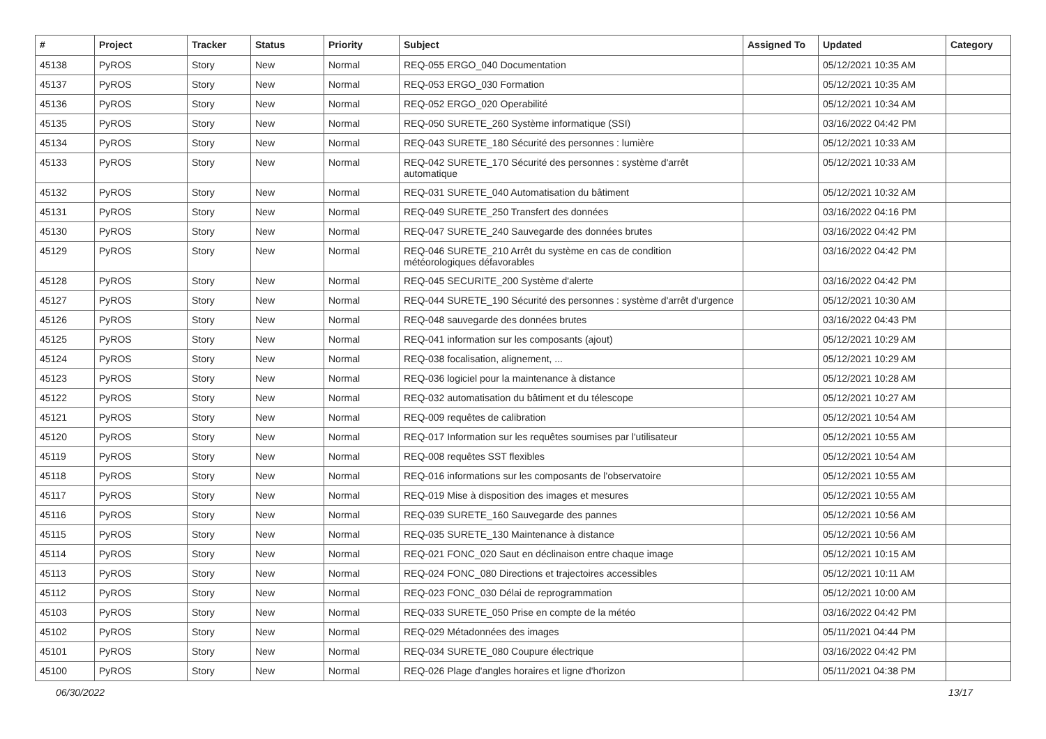| # | Project | Tracker | Status | Priority | Subject | Assigned To | Updated | Category |
| --- | --- | --- | --- | --- | --- | --- | --- | --- |
| 45138 | PyROS | Story | New | Normal | REQ-055 ERGO_040 Documentation | | 05/12/2021 10:35 AM | |
| 45137 | PyROS | Story | New | Normal | REQ-053 ERGO_030 Formation | | 05/12/2021 10:35 AM | |
| 45136 | PyROS | Story | New | Normal | REQ-052 ERGO_020 Operabilité | | 05/12/2021 10:34 AM | |
| 45135 | PyROS | Story | New | Normal | REQ-050 SURETE_260 Système informatique (SSI) | | 03/16/2022 04:42 PM | |
| 45134 | PyROS | Story | New | Normal | REQ-043 SURETE_180 Sécurité des personnes : lumière | | 05/12/2021 10:33 AM | |
| 45133 | PyROS | Story | New | Normal | REQ-042 SURETE_170 Sécurité des personnes : système d'arrêt automatique | | 05/12/2021 10:33 AM | |
| 45132 | PyROS | Story | New | Normal | REQ-031 SURETE_040 Automatisation du bâtiment | | 05/12/2021 10:32 AM | |
| 45131 | PyROS | Story | New | Normal | REQ-049 SURETE_250 Transfert des données | | 03/16/2022 04:16 PM | |
| 45130 | PyROS | Story | New | Normal | REQ-047 SURETE_240 Sauvegarde des données brutes | | 03/16/2022 04:42 PM | |
| 45129 | PyROS | Story | New | Normal | REQ-046 SURETE_210 Arrêt du système en cas de condition météorologiques défavorables | | 03/16/2022 04:42 PM | |
| 45128 | PyROS | Story | New | Normal | REQ-045 SECURITE_200 Système d'alerte | | 03/16/2022 04:42 PM | |
| 45127 | PyROS | Story | New | Normal | REQ-044 SURETE_190 Sécurité des personnes : système d'arrêt d'urgence | | 05/12/2021 10:30 AM | |
| 45126 | PyROS | Story | New | Normal | REQ-048 sauvegarde des données brutes | | 03/16/2022 04:43 PM | |
| 45125 | PyROS | Story | New | Normal | REQ-041 information sur les composants (ajout) | | 05/12/2021 10:29 AM | |
| 45124 | PyROS | Story | New | Normal | REQ-038 focalisation, alignement, ... | | 05/12/2021 10:29 AM | |
| 45123 | PyROS | Story | New | Normal | REQ-036 logiciel pour la maintenance à distance | | 05/12/2021 10:28 AM | |
| 45122 | PyROS | Story | New | Normal | REQ-032 automatisation du bâtiment et du télescope | | 05/12/2021 10:27 AM | |
| 45121 | PyROS | Story | New | Normal | REQ-009 requêtes de calibration | | 05/12/2021 10:54 AM | |
| 45120 | PyROS | Story | New | Normal | REQ-017 Information sur les requêtes soumises par l'utilisateur | | 05/12/2021 10:55 AM | |
| 45119 | PyROS | Story | New | Normal | REQ-008 requêtes SST flexibles | | 05/12/2021 10:54 AM | |
| 45118 | PyROS | Story | New | Normal | REQ-016 informations sur les composants de l'observatoire | | 05/12/2021 10:55 AM | |
| 45117 | PyROS | Story | New | Normal | REQ-019 Mise à disposition des images et mesures | | 05/12/2021 10:55 AM | |
| 45116 | PyROS | Story | New | Normal | REQ-039 SURETE_160 Sauvegarde des pannes | | 05/12/2021 10:56 AM | |
| 45115 | PyROS | Story | New | Normal | REQ-035 SURETE_130 Maintenance à distance | | 05/12/2021 10:56 AM | |
| 45114 | PyROS | Story | New | Normal | REQ-021 FONC_020 Saut en déclinaison entre chaque image | | 05/12/2021 10:15 AM | |
| 45113 | PyROS | Story | New | Normal | REQ-024 FONC_080 Directions et trajectoires accessibles | | 05/12/2021 10:11 AM | |
| 45112 | PyROS | Story | New | Normal | REQ-023 FONC_030 Délai de reprogrammation | | 05/12/2021 10:00 AM | |
| 45103 | PyROS | Story | New | Normal | REQ-033 SURETE_050 Prise en compte de la météo | | 03/16/2022 04:42 PM | |
| 45102 | PyROS | Story | New | Normal | REQ-029 Métadonnées des images | | 05/11/2021 04:44 PM | |
| 45101 | PyROS | Story | New | Normal | REQ-034 SURETE_080 Coupure électrique | | 03/16/2022 04:42 PM | |
| 45100 | PyROS | Story | New | Normal | REQ-026 Plage d'angles horaires et ligne d'horizon | | 05/11/2021 04:38 PM | |
06/30/2022 13/17